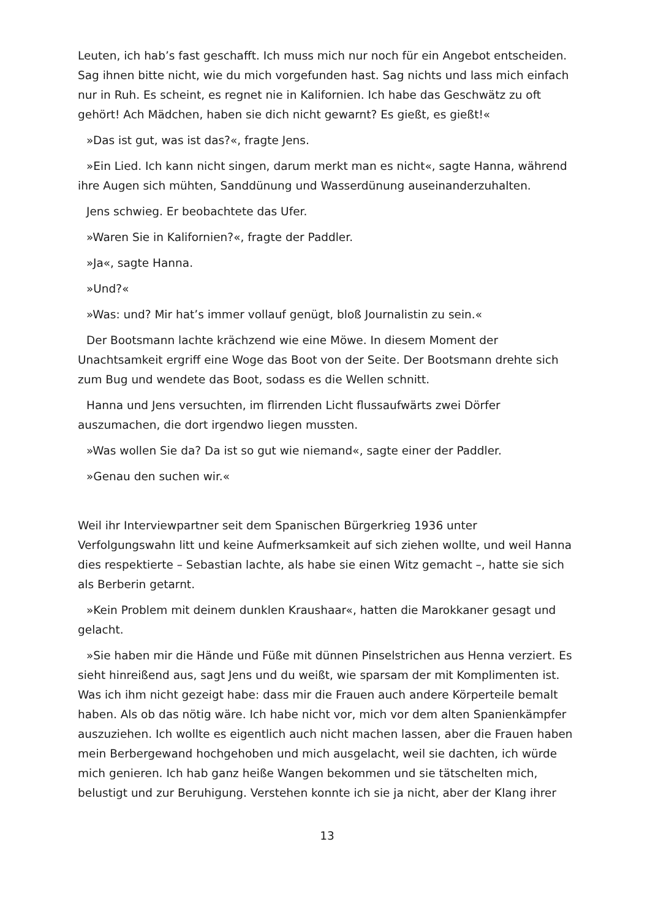Leuten, ich hab’s fast geschafft. Ich muss mich nur noch für ein Angebot entscheiden. Sag ihnen bitte nicht, wie du mich vorgefunden hast. Sag nichts und lass mich einfach nur in Ruh. Es scheint, es regnet nie in Kalifornien. Ich habe das Geschwätz zu oft gehört! Ach Mädchen, haben sie dich nicht gewarnt? Es gießt, es gießt!«
»Das ist gut, was ist das?«, fragte Jens.
»Ein Lied. Ich kann nicht singen, darum merkt man es nicht«, sagte Hanna, während ihre Augen sich mühten, Sanddünung und Wasserdünung auseinanderzuhalten.
Jens schwieg. Er beobachtete das Ufer.
»Waren Sie in Kalifornien?«, fragte der Paddler.
»Ja«, sagte Hanna.
»Und?«
»Was: und? Mir hat’s immer vollauf genügt, bloß Journalistin zu sein.«
Der Bootsmann lachte krächzend wie eine Möwe. In diesem Moment der Unachtsamkeit ergriff eine Woge das Boot von der Seite. Der Bootsmann drehte sich zum Bug und wendete das Boot, sodass es die Wellen schnitt.
Hanna und Jens versuchten, im flirrenden Licht flussaufwärts zwei Dörfer auszumachen, die dort irgendwo liegen mussten.
»Was wollen Sie da? Da ist so gut wie niemand«, sagte einer der Paddler.
»Genau den suchen wir.«
Weil ihr Interviewpartner seit dem Spanischen Bürgerkrieg 1936 unter Verfolgungswahn litt und keine Aufmerksamkeit auf sich ziehen wollte, und weil Hanna dies respektierte – Sebastian lachte, als habe sie einen Witz gemacht –, hatte sie sich als Berberin getarnt.
»Kein Problem mit deinem dunklen Kraushaar«, hatten die Marokkaner gesagt und gelacht.
»Sie haben mir die Hände und Füße mit dünnen Pinselstrichen aus Henna verziert. Es sieht hinreißend aus, sagt Jens und du weißt, wie sparsam der mit Komplimenten ist. Was ich ihm nicht gezeigt habe: dass mir die Frauen auch andere Körperteile bemalt haben. Als ob das nötig wäre. Ich habe nicht vor, mich vor dem alten Spanienkämpfer auszuziehen. Ich wollte es eigentlich auch nicht machen lassen, aber die Frauen haben mein Berbergewand hochgehoben und mich ausgelacht, weil sie dachten, ich würde mich genieren. Ich hab ganz heiße Wangen bekommen und sie tätschelten mich, belustigt und zur Beruhigung. Verstehen konnte ich sie ja nicht, aber der Klang ihrer
13